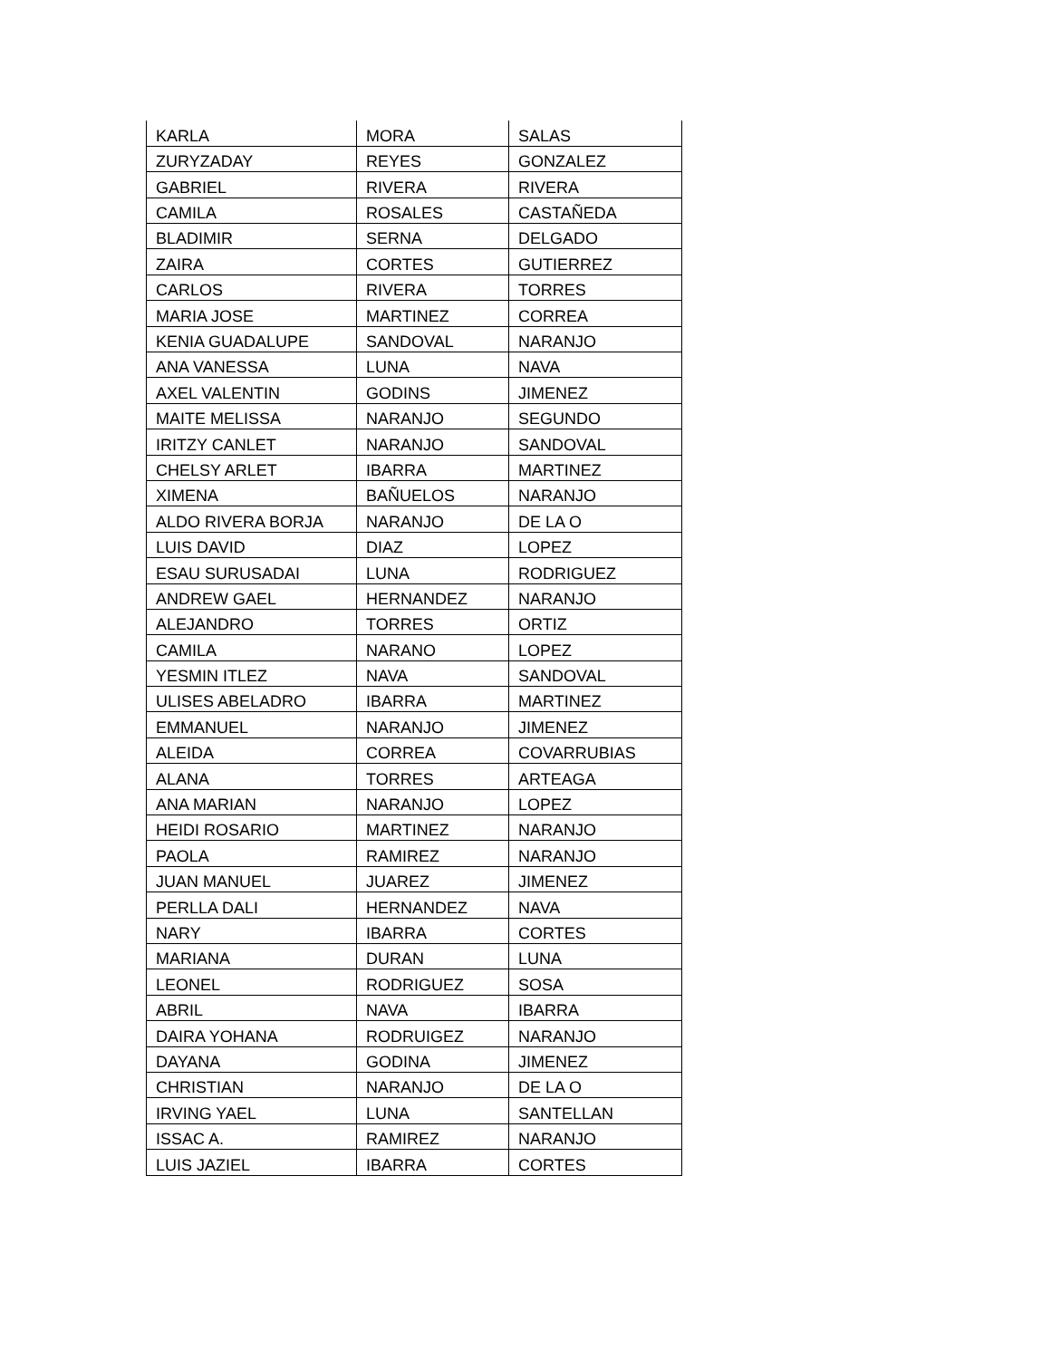| KARLA | MORA | SALAS |
| ZURYZADAY | REYES | GONZALEZ |
| GABRIEL | RIVERA | RIVERA |
| CAMILA | ROSALES | CASTAÑEDA |
| BLADIMIR | SERNA | DELGADO |
| ZAIRA | CORTES | GUTIERREZ |
| CARLOS | RIVERA | TORRES |
| MARIA JOSE | MARTINEZ | CORREA |
| KENIA GUADALUPE | SANDOVAL | NARANJO |
| ANA VANESSA | LUNA | NAVA |
| AXEL VALENTIN | GODINS | JIMENEZ |
| MAITE MELISSA | NARANJO | SEGUNDO |
| IRITZY CANLET | NARANJO | SANDOVAL |
| CHELSY ARLET | IBARRA | MARTINEZ |
| XIMENA | BAÑUELOS | NARANJO |
| ALDO RIVERA BORJA | NARANJO | DE LA O |
| LUIS DAVID | DIAZ | LOPEZ |
| ESAU SURUSADAI | LUNA | RODRIGUEZ |
| ANDREW GAEL | HERNANDEZ | NARANJO |
| ALEJANDRO | TORRES | ORTIZ |
| CAMILA | NARANO | LOPEZ |
| YESMIN ITLEZ | NAVA | SANDOVAL |
| ULISES ABELADRO | IBARRA | MARTINEZ |
| EMMANUEL | NARANJO | JIMENEZ |
| ALEIDA | CORREA | COVARRUBIAS |
| ALANA | TORRES | ARTEAGA |
| ANA MARIAN | NARANJO | LOPEZ |
| HEIDI ROSARIO | MARTINEZ | NARANJO |
| PAOLA | RAMIREZ | NARANJO |
| JUAN MANUEL | JUAREZ | JIMENEZ |
| PERLLA DALI | HERNANDEZ | NAVA |
| NARY | IBARRA | CORTES |
| MARIANA | DURAN | LUNA |
| LEONEL | RODRIGUEZ | SOSA |
| ABRIL | NAVA | IBARRA |
| DAIRA YOHANA | RODRUIGEZ | NARANJO |
| DAYANA | GODINA | JIMENEZ |
| CHRISTIAN | NARANJO | DE LA O |
| IRVING YAEL | LUNA | SANTELLAN |
| ISSAC A. | RAMIREZ | NARANJO |
| LUIS JAZIEL | IBARRA | CORTES |